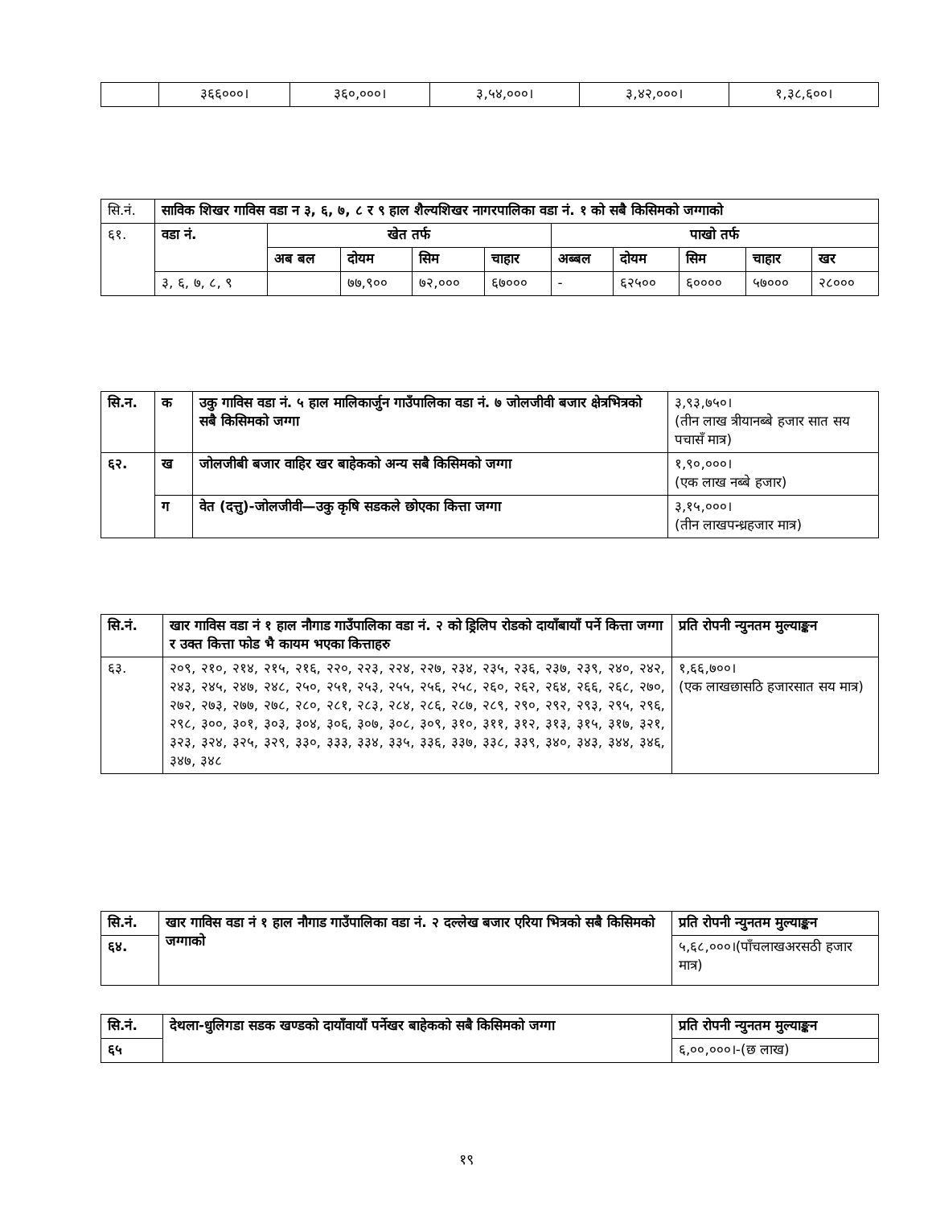| | ३६६०००। | ३६०,०००। | ३,५४,०००। | ३,४२,०००। | १,३८,६००। |
| सि.नं. | साविक शिखर गाविस वडा न ३, ६, ७, ८ र ९ हाल शैल्यशिखर नागरपालिका वडा नं. १ को सबै किसिमको जग्गाको | | | | | | | | | |
| ६१. | वडा नं. | खेत तर्फ | | | | पाखो तर्फ | | | | |
| | | अब बल | दोयम | सिम | चाहार | अब्बल | दोयम | सिम | चाहार | खर |
| | ३, ६, ७, ८, ९ | | ७७,९०० | ७२,००० | ६७००० | - | ६२५०० | ६०००० | ५७००० | २८००० |
| सि.न. | क | उकु गाविस वडा नं. ५ हाल मालिकार्जुन गाउँपालिका वडा नं. ७ जोलजीवी बजार क्षेत्रभित्रको सबै किसिमको जग्गा | ३,९३,७५०। (तीन लाख त्रीयानब्बे हजार सात सय पचासँ मात्र) |
| ६२. | ख | जोलजीबी बजार वाहिर खर बाहेकको अन्य सबै किसिमको जग्गा | १,९०,०००। (एक लाख नब्बे हजार) |
| | ग | वेत (दत्तु)-जोलजीवी—उकु कृषि सडकले छोएका कित्ता जग्गा | ३,१५,०००। (तीन लाखपन्ध्रहजार मात्र) |
| सि.नं. | खार गाविस वडा नं १ हाल नौगाड गाउँपालिका वडा नं. २ को ड्रिलिप रोडको दायाँबायाँ पर्ने कित्ता जग्गा र उक्त कित्ता फोड भै कायम भएका कित्ताहरु | प्रति रोपनी न्युनतम मुल्याङ्कन |
| --- | --- | --- |
| ६३. | २०९, २१०, २१४, २१५, २१६, २२०, २२३, २२४, २२७, २३४, २३५, २३६, २३७, २३९, २४०, २४२, २४३, २४५, २४७, २४८, २५०, २५१, २५३, २५५, २५६, २५८, २६०, २६२, २६४, २६६, २६८, २७०, २७२, २७३, २७७, २७८, २८०, २८१, २८३, २८४, २८६, २८७, २८९, २९०, २९२, २९३, २९५, २९६, २९८, ३००, ३०१, ३०३, ३०४, ३०६, ३०७, ३०८, ३०९, ३१०, ३११, ३१२, ३१३, ३१५, ३१७, ३२१, ३२३, ३२४, ३२५, ३२९, ३३०, ३३३, ३३४, ३३५, ३३६, ३३७, ३३८, ३३९, ३४०, ३४३, ३४४, ३४६, ३४७, ३४८ | १,६६,७००। (एक लाखछासठि हजारसात सय मात्र) |
| सि.नं. | खार गाविस वडा नं १ हाल नौगाड गाउँपालिका वडा नं. २ दल्लेख बजार एरिया भित्रको सबै किसिमको जग्गाको | प्रति रोपनी न्युनतम मुल्याङ्कन |
| --- | --- | --- |
| ६४. | | ५,६८,०००।(पाँचलाखअरसठी हजार मात्र) |
| सि.नं. | देथला-धुलिगडा सडक खण्डको दायाँवायाँ पर्नेखर बाहेकको सबै किसिमको जग्गा | प्रति रोपनी न्युनतम मुल्याङ्कन |
| --- | --- | --- |
| ६५ | | ६,००,०००।-(छ लाख) |
१९